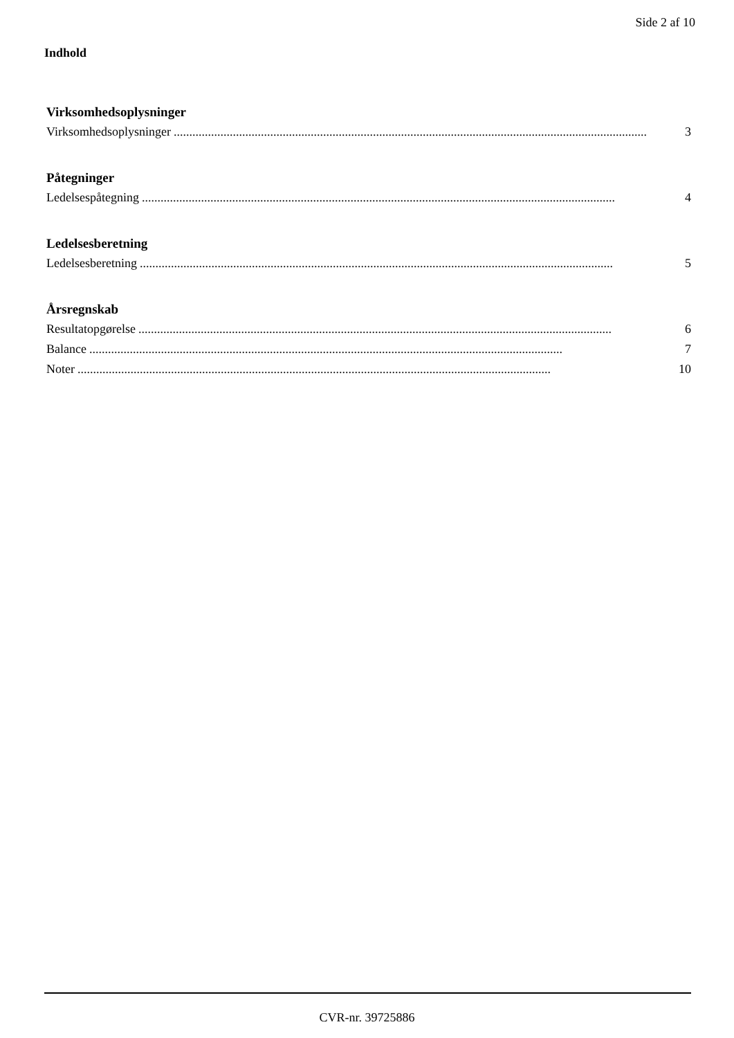Side 2 af 10
Indhold
Virksomhedsoplysninger
Virksomhedsoplysninger........................................................................................................................................................ 3
Påtegninger
Ledelsespåtegning........................................................................................................................................................ 4
Ledelsesberetning
Ledelsesberetning........................................................................................................................................................ 5
Årsregnskab
Resultatopgørelse........................................................................................................................................................ 6
Balance........................................................................................................................................................ 7
Noter........................................................................................................................................................ 10
CVR-nr. 39725886